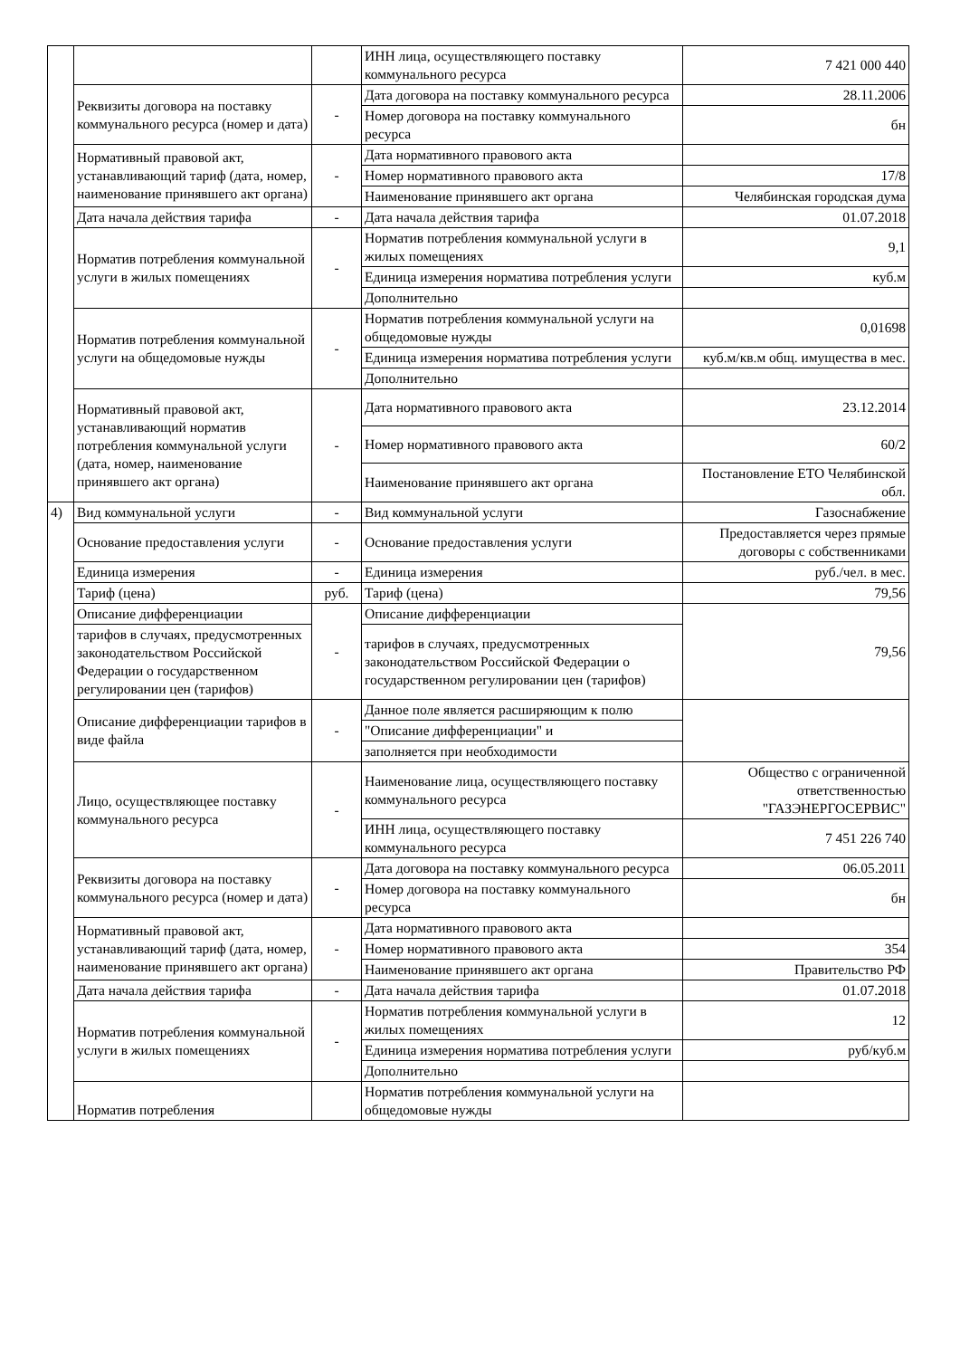| | | | ИНН лица, осуществляющего поставку коммунального ресурса | 7 421 000 440 |
| | Реквизиты договора на поставку коммунального ресурса (номер и дата) | - | Дата договора на поставку коммунального ресурса | 28.11.2006 |
| | | | Номер договора на поставку коммунального ресурса | бн |
| | Нормативный правовой акт, устанавливающий тариф (дата, номер, наименование принявшего акт органа) | - | Дата нормативного правового акта | |
| | | | Номер нормативного правового акта | 17/8 |
| | | | Наименование принявшего акт органа | Челябинская городская дума |
| | Дата начала действия тарифа | - | Дата начала действия тарифа | 01.07.2018 |
| | Норматив потребления коммунальной услуги в жилых помещениях | - | Норматив потребления коммунальной услуги в жилых помещениях | 9,1 |
| | | | Единица измерения норматива потребления услуги | куб.м |
| | | | Дополнительно | |
| | Норматив потребления коммунальной услуги на общедомовые нужды | - | Норматив потребления коммунальной услуги на общедомовые нужды | 0,01698 |
| | | | Единица измерения норматива потребления услуги | куб.м/кв.м общ. имущества в мес. |
| | | | Дополнительно | |
| | Нормативный правовой акт, устанавливающий норматив потребления коммунальной услуги (дата, номер, наименование принявшего акт органа) | - | Дата нормативного правового акта | 23.12.2014 |
| | | | Номер нормативного правового акта | 60/2 |
| | | | Наименование принявшего акт органа | Постановление ЕТО Челябинской обл. |
| 4) | Вид коммунальной услуги | - | Вид коммунальной услуги | Газоснабжение |
| | Основание предоставления услуги | - | Основание предоставления услуги | Предоставляется через прямые договоры с собственниками |
| | Единица измерения | - | Единица измерения | руб./чел. в мес. |
| | Тариф (цена) | руб. | Тариф (цена) | 79,56 |
| | Описание дифференциации | - | Описание дифференциации | 79,56 |
| | тарифов в случаях, предусмотренных законодательством Российской Федерации о государственном регулировании цен (тарифов) | | тарифов в случаях, предусмотренных законодательством Российской Федерации о государственном регулировании цен (тарифов) | |
| | Описание дифференциации тарифов в виде файла | - | Данное поле является расширяющим к полю | |
| | | | "Описание дифференциации" и | |
| | | | заполняется при необходимости | |
| | Лицо, осуществляющее поставку коммунального ресурса | - | Наименование лица, осуществляющего поставку коммунального ресурса | Общество с ограниченной ответственностью "ГАЗЭНЕРГОСЕРВИС" |
| | | | ИНН лица, осуществляющего поставку коммунального ресурса | 7 451 226 740 |
| | Реквизиты договора на поставку коммунального ресурса (номер и дата) | - | Дата договора на поставку коммунального ресурса | 06.05.2011 |
| | | | Номер договора на поставку коммунального ресурса | бн |
| | Нормативный правовой акт, устанавливающий тариф (дата, номер, наименование принявшего акт органа) | - | Дата нормативного правового акта | |
| | | | Номер нормативного правового акта | 354 |
| | | | Наименование принявшего акт органа | Правительство РФ |
| | Дата начала действия тарифа | - | Дата начала действия тарифа | 01.07.2018 |
| | Норматив потребления коммунальной услуги в жилых помещениях | - | Норматив потребления коммунальной услуги в жилых помещениях | 12 |
| | | | Единица измерения норматива потребления услуги | руб/куб.м |
| | | | Дополнительно | |
| | Норматив потребления | | Норматив потребления коммунальной услуги на общедомовые нужды | |